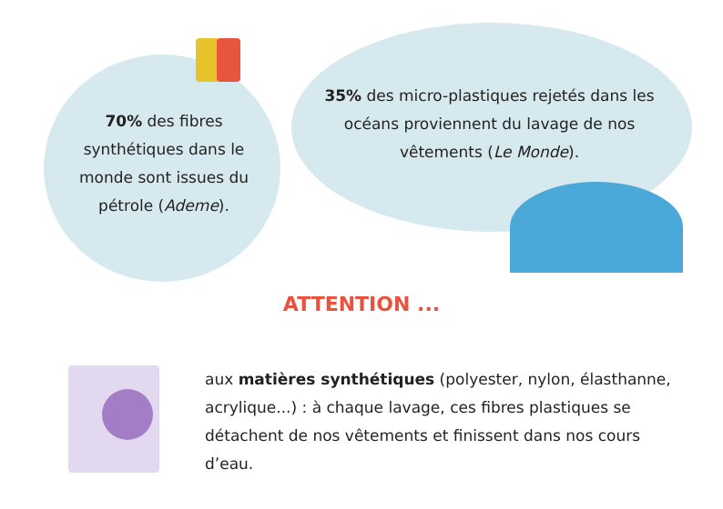70% des fibres synthétiques dans le monde sont issues du pétrole (Ademe).
35% des micro-plastiques rejetés dans les océans proviennent du lavage de nos vêtements (Le Monde).
ATTENTION ...
aux matières synthétiques (polyester, nylon, élasthanne, acrylique...) : à chaque lavage, ces fibres plastiques se détachent de nos vêtements et finissent dans nos cours d’eau.